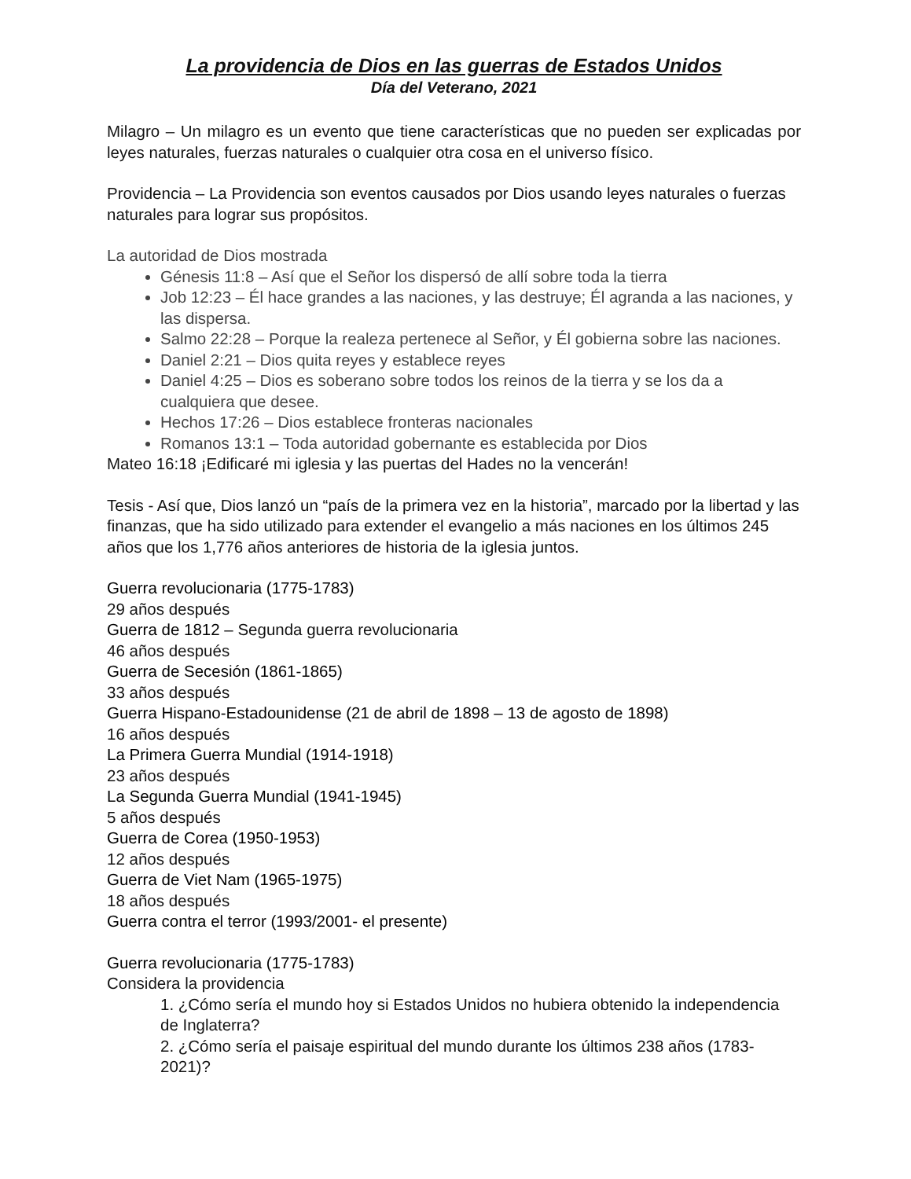La providencia de Dios en las guerras de Estados Unidos
Día del Veterano, 2021
Milagro – Un milagro es un evento que tiene características que no pueden ser explicadas por leyes naturales, fuerzas naturales o cualquier otra cosa en el universo físico.
Providencia – La Providencia son eventos causados por Dios usando leyes naturales o fuerzas naturales para lograr sus propósitos.
La autoridad de Dios mostrada
Génesis 11:8 – Así que el Señor los dispersó de allí sobre toda la tierra
Job 12:23 – Él hace grandes a las naciones, y las destruye; Él agranda a las naciones, y las dispersa.
Salmo 22:28 – Porque la realeza pertenece al Señor, y Él gobierna sobre las naciones.
Daniel 2:21 – Dios quita reyes y establece reyes
Daniel 4:25 – Dios es soberano sobre todos los reinos de la tierra y se los da a cualquiera que desee.
Hechos 17:26 – Dios establece fronteras nacionales
Romanos 13:1 – Toda autoridad gobernante es establecida por Dios
Mateo 16:18 ¡Edificaré mi iglesia y las puertas del Hades no la vencerán!
Tesis - Así que, Dios lanzó un “país de la primera vez en la historia”, marcado por la libertad y las finanzas, que ha sido utilizado para extender el evangelio a más naciones en los últimos 245 años que los 1,776 años anteriores de historia de la iglesia juntos.
Guerra revolucionaria (1775-1783)
29 años después
Guerra de 1812 – Segunda guerra revolucionaria
46 años después
Guerra de Secesión (1861-1865)
33 años después
Guerra Hispano-Estadounidense (21 de abril de 1898 – 13 de agosto de 1898)
16 años después
La Primera Guerra Mundial (1914-1918)
23 años después
La Segunda Guerra Mundial (1941-1945)
5 años después
Guerra de Corea (1950-1953)
12 años después
Guerra de Viet Nam (1965-1975)
18 años después
Guerra contra el terror (1993/2001- el presente)
Guerra revolucionaria (1775-1783)
Considera la providencia
1. ¿Cómo sería el mundo hoy si Estados Unidos no hubiera obtenido la independencia de Inglaterra?
2. ¿Cómo sería el paisaje espiritual del mundo durante los últimos 238 años (1783-2021)?